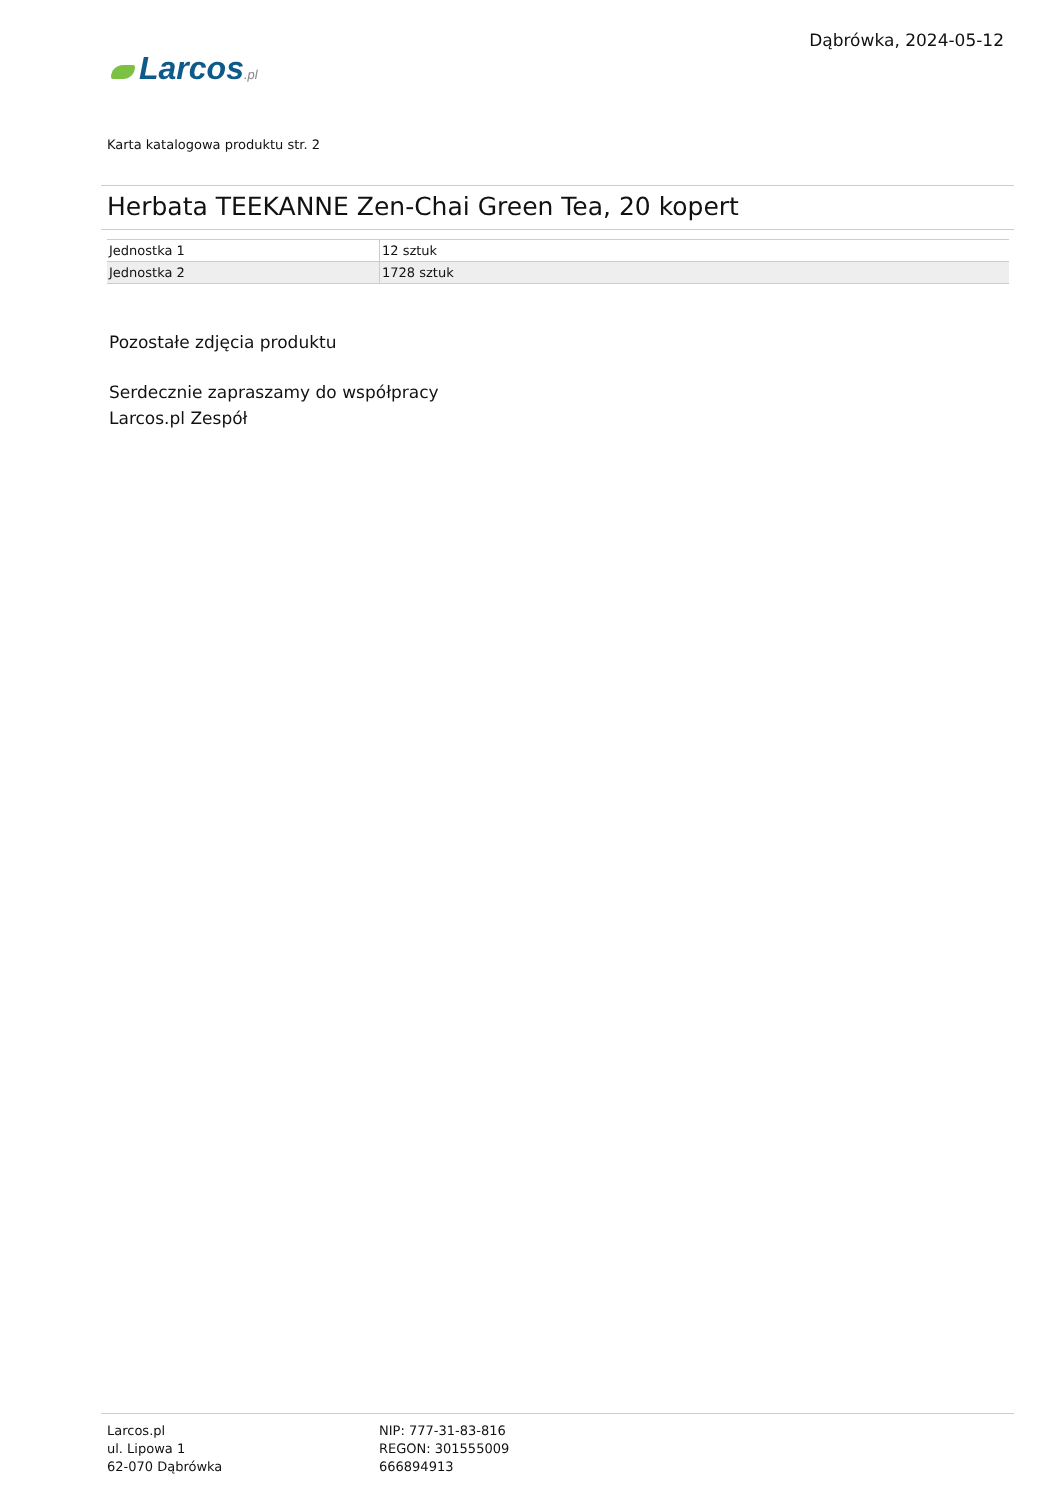Larcos.pl
Dąbrówka, 2024-05-12
Karta katalogowa produktu str. 2
Herbata TEEKANNE Zen-Chai Green Tea, 20 kopert
| Jednostka 1 | 12 sztuk |
| Jednostka 2 | 1728 sztuk |
Pozostałe zdjęcia produktu
Serdecznie zapraszamy do współpracy
Larcos.pl Zespół
Larcos.pl
ul. Lipowa 1
62-070 Dąbrówka
NIP: 777-31-83-816
REGON: 301555009
666894913